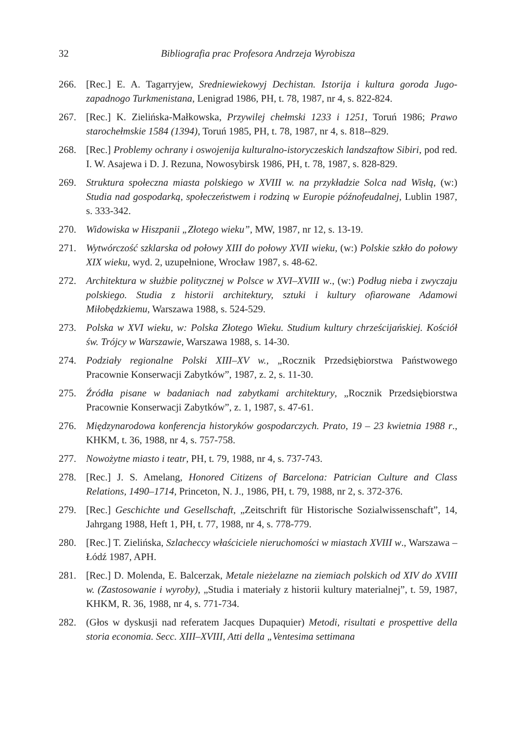32 Bibliografia prac Profesora Andrzeja Wyrobisza
266. [Rec.] E. A. Tagarryjew, Sredniewiekowyj Dechistan. Istorija i kultura goroda Jugo-zapadnogo Turkmenistana, Lenigrad 1986, PH, t. 78, 1987, nr 4, s. 822-824.
267. [Rec.] K. Zielińska-Małkowska, Przywilej chełmski 1233 i 1251, Toruń 1986; Prawo starochełmskie 1584 (1394), Toruń 1985, PH, t. 78, 1987, nr 4, s. 818--829.
268. [Rec.] Problemy ochrany i oswojenija kulturalno-istoryczeskich landszaftow Sibiri, pod red. I. W. Asajewa i D. J. Rezuna, Nowosybirsk 1986, PH, t. 78, 1987, s. 828-829.
269. Struktura społeczna miasta polskiego w XVIII w. na przykładzie Solca nad Wisłą, (w:) Studia nad gospodarką, społeczeństwem i rodziną w Europie późnofeudalnej, Lublin 1987, s. 333-342.
270. Widowiska w Hiszpanii „Złotego wieku”, MW, 1987, nr 12, s. 13-19.
271. Wytwórczość szklarska od połowy XIII do połowy XVII wieku, (w:) Polskie szkło do połowy XIX wieku, wyd. 2, uzupełnione, Wrocław 1987, s. 48-62.
272. Architektura w służbie politycznej w Polsce w XVI–XVIII w., (w:) Podług nieba i zwyczaju polskiego. Studia z historii architektury, sztuki i kultury ofiarowane Adamowi Miłobędzkiemu, Warszawa 1988, s. 524-529.
273. Polska w XVI wieku, w: Polska Złotego Wieku. Studium kultury chrześcijańskiej. Kościół św. Trójcy w Warszawie, Warszawa 1988, s. 14-30.
274. Podziały regionalne Polski XIII–XV w., „Rocznik Przedsiębiorstwa Państwowego Pracownie Konserwacji Zabytków”, 1987, z. 2, s. 11-30.
275. Źródła pisane w badaniach nad zabytkami architektury, „Rocznik Przedsiębiorstwa Pracownie Konserwacji Zabytków”, z. 1, 1987, s. 47-61.
276. Międzynarodowa konferencja historyków gospodarczych. Prato, 19 – 23 kwietnia 1988 r., KHKM, t. 36, 1988, nr 4, s. 757-758.
277. Nowożytne miasto i teatr, PH, t. 79, 1988, nr 4, s. 737-743.
278. [Rec.] J. S. Amelang, Honored Citizens of Barcelona: Patrician Culture and Class Relations, 1490–1714, Princeton, N. J., 1986, PH, t. 79, 1988, nr 2, s. 372-376.
279. [Rec.] Geschichte und Gesellschaft, „Zeitschrift für Historische Sozialwissenschaft”, 14, Jahrgang 1988, Heft 1, PH, t. 77, 1988, nr 4, s. 778-779.
280. [Rec.] T. Zielińska, Szlacheccy właściciele nieruchomości w miastach XVIII w., Warszawa – Łódź 1987, APH.
281. [Rec.] D. Molenda, E. Balcerzak, Metale nieżelazne na ziemiach polskich od XIV do XVIII w. (Zastosowanie i wyroby), „Studia i materiały z historii kultury materialnej”, t. 59, 1987, KHKM, R. 36, 1988, nr 4, s. 771-734.
282. (Głos w dyskusji nad referatem Jacques Dupaquier) Metodi, risultati e prospettive della storia economia. Secc. XIII–XVIII, Atti della „Ventesima settimana